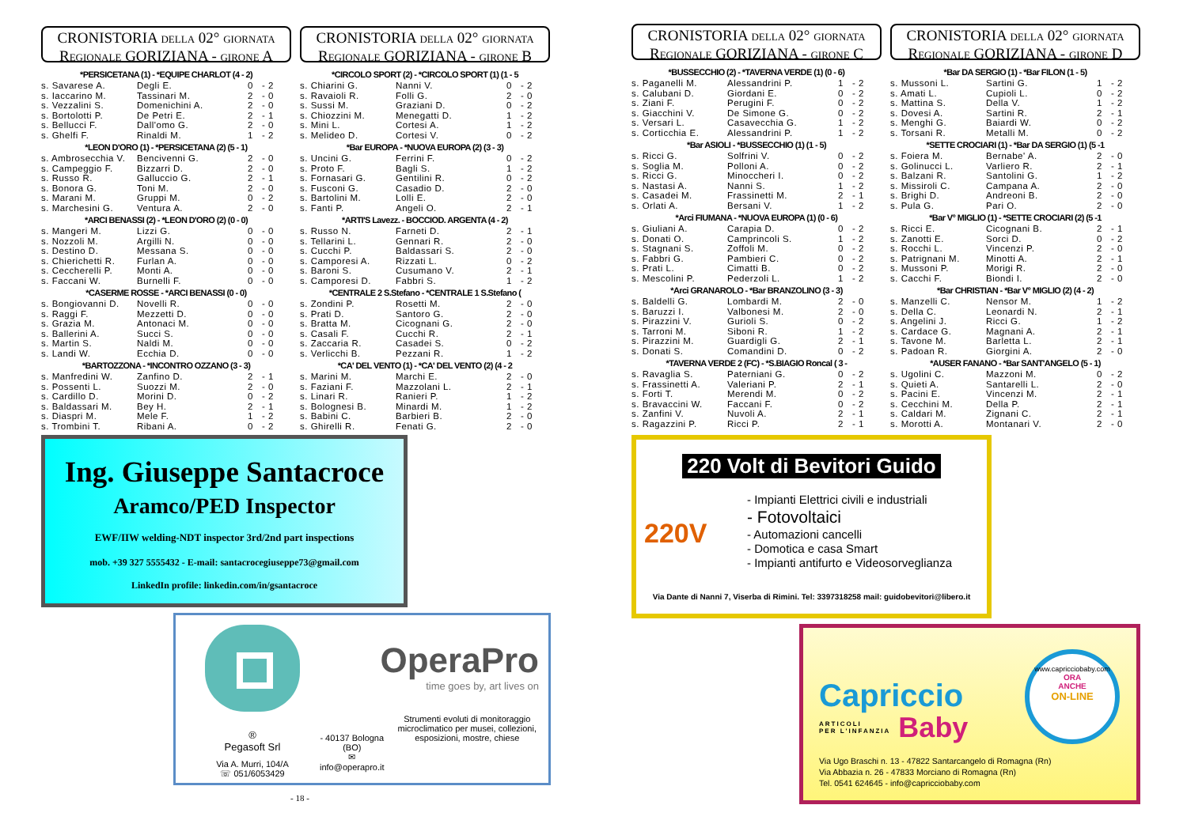CRONISTORIA DELLA 02° GIORNATA
REGIONALE GORIZIANA - GIRONE A
| *PERSICETANA (1) - *EQUIPE CHARLOT (4 - 2) | | | |
| --- | --- | --- | --- |
| s. Savarese A. | Degli E. | 0 | - 2 |
| s. Iaccarino M. | Tassinari M. | 2 | - 0 |
| s. Vezzalini S. | Domenichini A. | 2 | - 0 |
| s. Bortolotti P. | De Petri E. | 2 | - 1 |
| s. Bellucci F. | Dall'omo G. | 2 | - 0 |
| s. Ghelfi F. | Rinaldi M. | 1 | - 2 |
| *LEON D'ORO (1) - *PERSICETANA (2) (5 - 1) | | | |
| s. Ambrosecchia V. | Bencivenni G. | 2 | - 0 |
| s. Campeggio F. | Bizzarri D. | 2 | - 0 |
| s. Russo R. | Galluccio G. | 2 | - 1 |
| s. Bonora G. | Toni M. | 2 | - 0 |
| s. Marani M. | Gruppi M. | 0 | - 2 |
| s. Marchesini G. | Ventura A. | 2 | - 0 |
| *ARCI BENASSI (2) - *LEON D'ORO (2) (0 - 0) | | | |
| s. Mangeri M. | Lizzi G. | 0 | - 0 |
| s. Nozzoli M. | Argilli N. | 0 | - 0 |
| s. Destino D. | Messana S. | 0 | - 0 |
| s. Chierichetti R. | Furlan A. | 0 | - 0 |
| s. Ceccherelli P. | Monti A. | 0 | - 0 |
| s. Faccani W. | Burnelli F. | 0 | - 0 |
| *CASERME ROSSE - *ARCI BENASSI (0 - 0) | | | |
| s. Bongiovanni D. | Novelli R. | 0 | - 0 |
| s. Raggi F. | Mezzetti D. | 0 | - 0 |
| s. Grazia M. | Antonaci M. | 0 | - 0 |
| s. Ballerini A. | Succi S. | 0 | - 0 |
| s. Martin S. | Naldi M. | 0 | - 0 |
| s. Landi W. | Ecchia D. | 0 | - 0 |
| *BARTOZZONA - *INCONTRO OZZANO (3 - 3) | | | |
| s. Manfredini W. | Zanfino D. | 2 | - 1 |
| s. Possenti L. | Suozzi M. | 2 | - 0 |
| s. Cardillo D. | Morini D. | 0 | - 2 |
| s. Baldassari M. | Bey H. | 2 | - 1 |
| s. Diaspri M. | Mele F. | 1 | - 2 |
| s. Trombini T. | Ribani A. | 0 | - 2 |
CRONISTORIA DELLA 02° GIORNATA
REGIONALE GORIZIANA - GIRONE B
| *CIRCOLO SPORT (2) - *CIRCOLO SPORT (1) (1 - 5 | | | |
| --- | --- | --- | --- |
| s. Chiarini G. | Nanni V. | 0 | - 2 |
| s. Ravaioli R. | Folli G. | 2 | - 0 |
| s. Sussi M. | Graziani D. | 0 | - 2 |
| s. Chiozzini M. | Menegatti D. | 1 | - 2 |
| s. Mini L. | Cortesi A. | 1 | - 2 |
| s. Melideo D. | Cortesi V. | 0 | - 2 |
| *Bar EUROPA - *NUOVA EUROPA (2) (3 - 3) | | | |
| s. Uncini G. | Ferrini F. | 0 | - 2 |
| s. Proto F. | Bagli S. | 1 | - 2 |
| s. Fornasari G. | Gentilini R. | 0 | - 2 |
| s. Fusconi G. | Casadio D. | 2 | - 0 |
| s. Bartolini M. | Lolli E. | 2 | - 0 |
| s. Fanti P. | Angeli O. | 2 | - 1 |
| *ARTI'S Lavezz. - BOCCIOD. ARGENTA (4 - 2) | | | |
| s. Russo N. | Farneti D. | 2 | - 1 |
| s. Tellarini L. | Gennari R. | 2 | - 0 |
| s. Cucchi P. | Baldassari S. | 2 | - 0 |
| s. Camporesi A. | Rizzati L. | 0 | - 2 |
| s. Baroni S. | Cusumano V. | 2 | - 1 |
| s. Camporesi D. | Fabbri S. | 1 | - 2 |
| *CENTRALE 2 S.Stefano - *CENTRALE 1 S.Stefano ( | | | |
| s. Zondini P. | Rosetti M. | 2 | - 0 |
| s. Prati D. | Santoro G. | 2 | - 0 |
| s. Bratta M. | Cicognani G. | 2 | - 0 |
| s. Casali F. | Cucchi R. | 2 | - 1 |
| s. Zaccaria R. | Casadei S. | 0 | - 2 |
| s. Verlicchi B. | Pezzani R. | 1 | - 2 |
| *CA' DEL VENTO (1) - *CA' DEL VENTO (2) (4 - 2 | | | |
| s. Marini M. | Marchi E. | 2 | - 0 |
| s. Faziani F. | Mazzolani L. | 2 | - 1 |
| s. Linari R. | Ranieri P. | 1 | - 2 |
| s. Bolognesi B. | Minardi M. | 1 | - 2 |
| s. Babini C. | Barbieri B. | 2 | - 0 |
| s. Ghirelli R. | Fenati G. | 2 | - 0 |
Ing. Giuseppe Santacroce
Aramco/PED Inspector
EWF/IIW welding-NDT inspector 3rd/2nd part inspections
mob. +39 327 5555432 - E-mail: santacrocegiuseppe73@gmail.com
LinkedIn profile: linkedin.com/in/gsantacroce
®
Pegasoft Srl
Via A. Murri, 104/A
☏ 051/6053429
OperaPro
time goes by, art lives on
- 40137 Bologna (BO)
✉ info@operapro.it
Strumenti evoluti di monitoraggio microclimatico per musei, collezioni, esposizioni, mostre, chiese
- 18 -
CRONISTORIA DELLA 02° GIORNATA
REGIONALE GORIZIANA - GIRONE C
| *BUSSECCHIO (2) - *TAVERNA VERDE (1) (0 - 6) | | | |
| --- | --- | --- | --- |
| s. Paganelli M. | Alessandrini P. | 1 | - 2 |
| s. Calubani D. | Giordani E. | 0 | - 2 |
| s. Ziani F. | Perugini F. | 0 | - 2 |
| s. Giacchini V. | De Simone G. | 0 | - 2 |
| s. Versari L. | Casavecchia G. | 1 | - 2 |
| s. Corticchia E. | Alessandrini P. | 1 | - 2 |
| *Bar ASIOLI - *BUSSECCHIO (1) (1 - 5) | | | |
| s. Ricci G. | Solfrini V. | 0 | - 2 |
| s. Soglia M. | Polloni A. | 0 | - 2 |
| s. Ricci G. | Minoccheri I. | 0 | - 2 |
| s. Nastasi A. | Nanni S. | 1 | - 2 |
| s. Casadei M. | Frassinetti M. | 2 | - 1 |
| s. Orlati A. | Bersani V. | 1 | - 2 |
| *Arci FIUMANA - *NUOVA EUROPA (1) (0 - 6) | | | |
| s. Giuliani A. | Carapia D. | 0 | - 2 |
| s. Donati O. | Camprincoli S. | 1 | - 2 |
| s. Stagnani S. | Zoffoli M. | 0 | - 2 |
| s. Fabbri G. | Pambieri C. | 0 | - 2 |
| s. Prati L. | Cimatti B. | 0 | - 2 |
| s. Mescolini P. | Pederzoli L. | 1 | - 2 |
| *Arci GRANAROLO - *Bar BRANZOLINO (3 - 3) | | | |
| s. Baldelli G. | Lombardi M. | 2 | - 0 |
| s. Baruzzi I. | Valbonesi M. | 2 | - 0 |
| s. Pirazzini V. | Gurioli S. | 0 | - 2 |
| s. Tarroni M. | Siboni R. | 1 | - 2 |
| s. Pirazzini M. | Guardigli G. | 2 | - 1 |
| s. Donati S. | Comandini D. | 0 | - 2 |
| *TAVERNA VERDE 2 (FC) - *S.BIAGIO Roncal ( 3 - | | | |
| s. Ravaglia S. | Paterniani G. | 0 | - 2 |
| s. Frassinetti A. | Valeriani P. | 2 | - 1 |
| s. Forti T. | Merendi M. | 0 | - 2 |
| s. Bravaccini W. | Faccani F. | 0 | - 2 |
| s. Zanfini V. | Nuvoli A. | 2 | - 1 |
| s. Ragazzini P. | Ricci P. | 2 | - 1 |
CRONISTORIA DELLA 02° GIORNATA
REGIONALE GORIZIANA - GIRONE D
| *Bar DA SERGIO (1) - *Bar FILON (1 - 5) | | | |
| --- | --- | --- | --- |
| s. Mussoni L. | Sartini G. | 1 | - 2 |
| s. Amati L. | Cupioli L. | 0 | - 2 |
| s. Mattina S. | Della V. | 1 | - 2 |
| s. Dovesi A. | Sartini R. | 2 | - 1 |
| s. Menghi G. | Baiardi W. | 0 | - 2 |
| s. Torsani R. | Metalli M. | 0 | - 2 |
| *SETTE CROCIARI (1) - *Bar DA SERGIO (1) (5 -1 | | | |
| s. Foiera M. | Bernabe' A. | 2 | - 0 |
| s. Golinucci L. | Varliero R. | 2 | - 1 |
| s. Balzani R. | Santolini G. | 1 | - 2 |
| s. Missiroli C. | Campana A. | 2 | - 0 |
| s. Brighi D. | Andreoni B. | 2 | - 0 |
| s. Pula G. | Pari O. | 2 | - 0 |
| *Bar V° MIGLIO (1) - *SETTE CROCIARI (2) (5 -1 | | | |
| s. Ricci E. | Cicognani B. | 2 | - 1 |
| s. Zanotti E. | Sorci D. | 0 | - 2 |
| s. Rocchi L. | Vincenzi P. | 2 | - 0 |
| s. Patrignani M. | Minotti A. | 2 | - 1 |
| s. Mussoni P. | Morigi R. | 2 | - 0 |
| s. Cacchi F. | Biondi I. | 2 | - 0 |
| *Bar CHRISTIAN - *Bar V° MIGLIO (2) (4 - 2) | | | |
| s. Manzelli C. | Nensor M. | 1 | - 2 |
| s. Della C. | Leonardi N. | 2 | - 1 |
| s. Angelini J. | Ricci G. | 1 | - 2 |
| s. Cardace G. | Magnani A. | 2 | - 1 |
| s. Tavone M. | Barletta L. | 2 | - 1 |
| s. Padoan R. | Giorgini A. | 2 | - 0 |
| *AUSER FANANO - *Bar SANT'ANGELO (5 - 1) | | | |
| s. Ugolini C. | Mazzoni M. | 0 | - 2 |
| s. Quieti A. | Santarelli L. | 2 | - 0 |
| s. Pacini E. | Vincenzi M. | 2 | - 1 |
| s. Cecchini M. | Della P. | 2 | - 1 |
| s. Caldari M. | Zignani C. | 2 | - 1 |
| s. Morotti A. | Montanari V. | 2 | - 0 |
220 Volt di Bevitori Guido
220V
- Impianti Elettrici civili e industriali
- Fotovoltaici
- Automazioni cancelli
- Domotica e casa Smart
- Impianti antifurto e Videosorveglianza
Via Dante di Nanni 7, Viserba di Rimini. Tel: 3397318258 mail: guidobevitori@libero.it
Capriccio
ARTICOLI
PER L'INFANZIA
Baby
www.capricciobaby.com
ORA
ANCHE
ON-LINE
Via Ugo Braschi n. 13 - 47822 Santarcangelo di Romagna (Rn)
Via Abbazia n. 26 - 47833 Morciano di Romagna (Rn)
Tel. 0541 624645 - info@capricciobaby.com